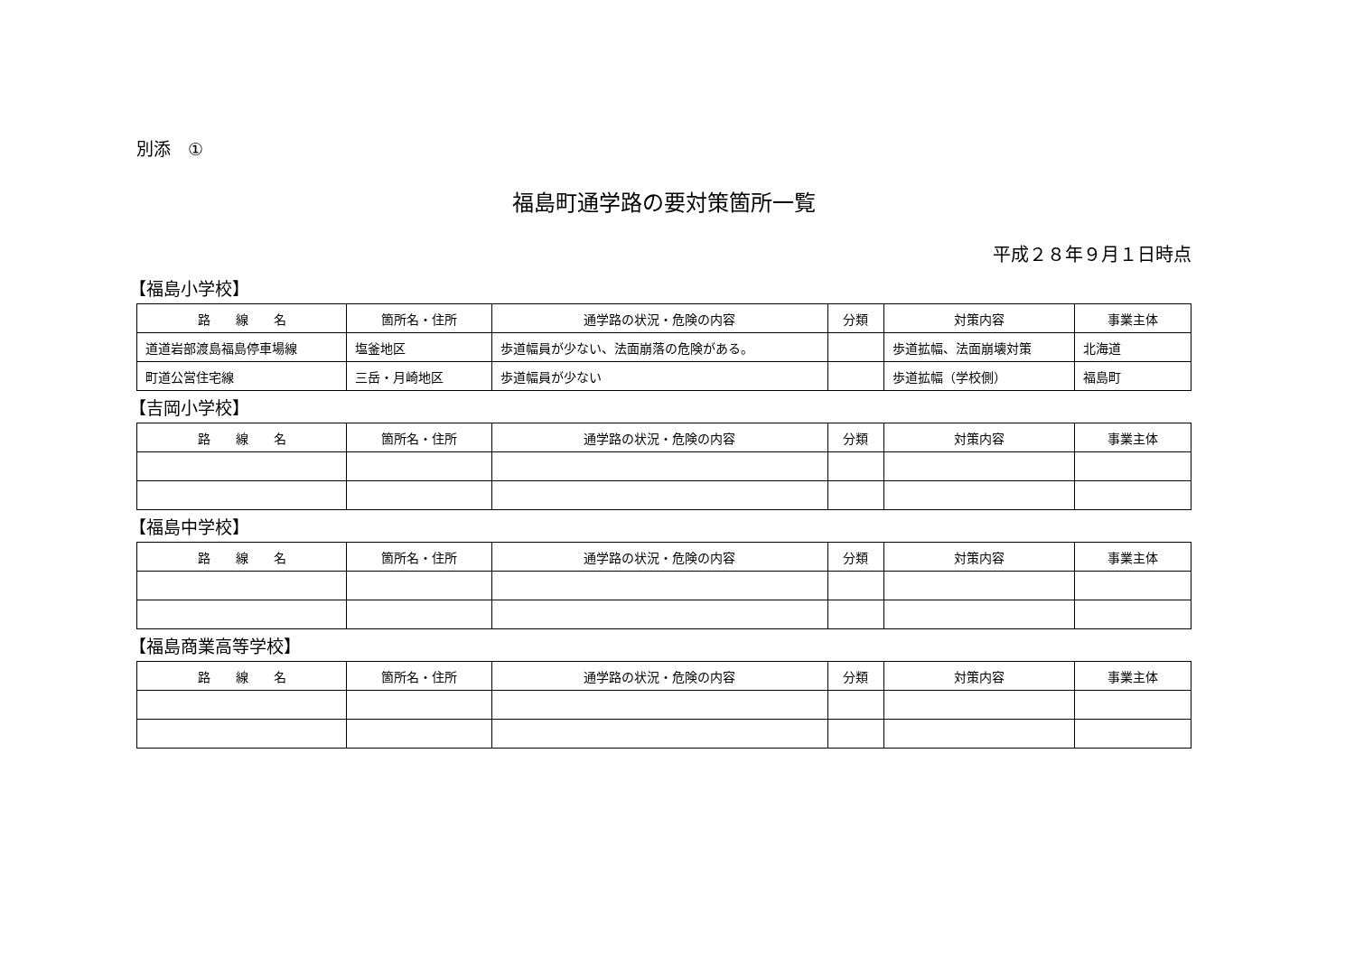別添　①
福島町通学路の要対策箇所一覧
平成２８年９月１日時点
【福島小学校】
| 路 線 名 | 箇所名・住所 | 通学路の状況・危険の内容 | 分類 | 対策内容 | 事業主体 |
| --- | --- | --- | --- | --- | --- |
| 道道岩部渡島福島停車場線 | 塩釜地区 | 歩道幅員が少ない、法面崩落の危険がある。 | | 歩道拡幅、法面崩壊対策 | 北海道 |
| 町道公営住宅線 | 三岳・月崎地区 | 歩道幅員が少ない | | 歩道拡幅（学校側） | 福島町 |
【吉岡小学校】
| 路 線 名 | 箇所名・住所 | 通学路の状況・危険の内容 | 分類 | 対策内容 | 事業主体 |
| --- | --- | --- | --- | --- | --- |
【福島中学校】
| 路 線 名 | 箇所名・住所 | 通学路の状況・危険の内容 | 分類 | 対策内容 | 事業主体 |
| --- | --- | --- | --- | --- | --- |
【福島商業高等学校】
| 路 線 名 | 箇所名・住所 | 通学路の状況・危険の内容 | 分類 | 対策内容 | 事業主体 |
| --- | --- | --- | --- | --- | --- |